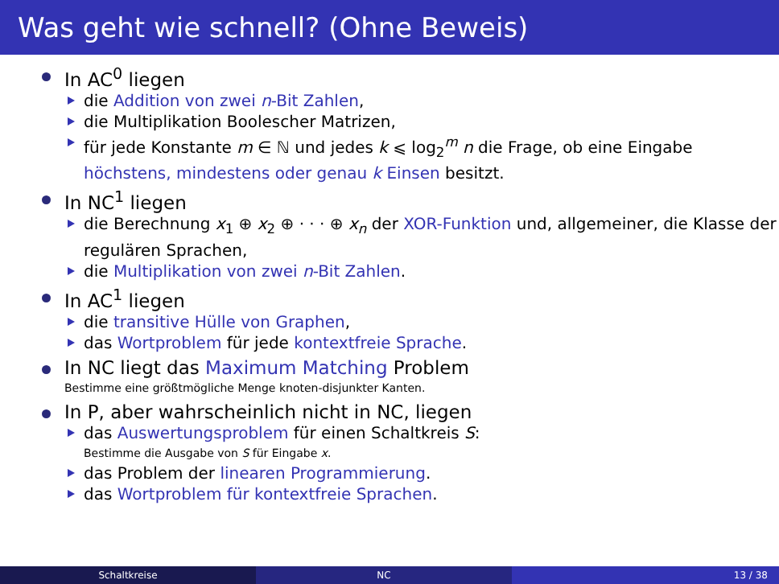Was geht wie schnell? (Ohne Beweis)
In AC<sup>0</sup> liegen
die Addition von zwei n-Bit Zahlen,
die Multiplikation Boolescher Matrizen,
für jede Konstante m ∈ ℕ und jedes k ⩽ log<sub>2</sub><sup>m</sup> n die Frage, ob eine Eingabe höchstens, mindestens oder genau k Einsen besitzt.
In NC<sup>1</sup> liegen
die Berechnung x<sub>1</sub> ⊕ x<sub>2</sub> ⊕ · · · ⊕ x<sub>n</sub> der XOR-Funktion und, allgemeiner, die Klasse der regulären Sprachen,
die Multiplikation von zwei n-Bit Zahlen.
In AC<sup>1</sup> liegen
die transitive Hülle von Graphen,
das Wortproblem für jede kontextfreie Sprache.
In NC liegt das Maximum Matching Problem
Bestimme eine größtmögliche Menge knoten-disjunkter Kanten.
In P, aber wahrscheinlich nicht in NC, liegen
das Auswertungsproblem für einen Schaltkreis S:
Bestimme die Ausgabe von S für Eingabe x.
das Problem der linearen Programmierung.
das Wortproblem für kontextfreie Sprachen.
Schaltkreise NC 13 / 38